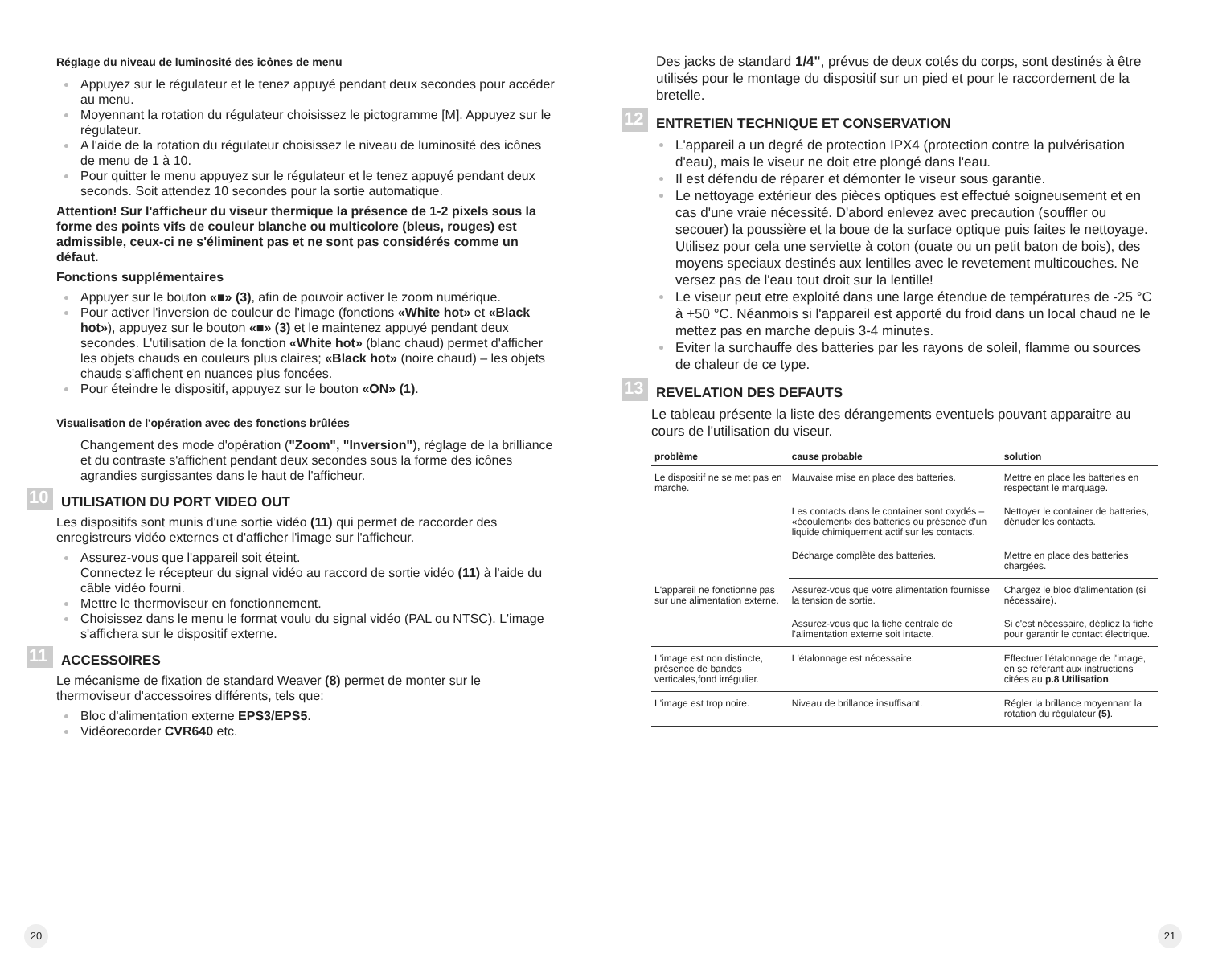Réglage du niveau de luminosité des icônes de menu
Appuyez sur le régulateur et le tenez appuyé pendant deux secondes pour accéder au menu.
Moyennant la rotation du régulateur choisissez le pictogramme [M]. Appuyez sur le régulateur.
A l'aide de la rotation du régulateur choisissez le niveau de luminosité des icônes de menu de 1 à 10.
Pour quitter le menu appuyez sur le régulateur et le tenez appuyé pendant deux seconds. Soit attendez 10 secondes pour la sortie automatique.
Attention! Sur l'afficheur du viseur thermique la présence de 1-2 pixels sous la forme des points vifs de couleur blanche ou multicolore (bleus, rouges) est admissible, ceux-ci ne s'éliminent pas et ne sont pas considérés comme un défaut.
Fonctions supplémentaires
Appuyer sur le bouton «■» (3), afin de pouvoir activer le zoom numérique.
Pour activer l'inversion de couleur de l'image (fonctions «White hot» et «Black hot»), appuyez sur le bouton «■» (3) et le maintenez appuyé pendant deux secondes. L'utilisation de la fonction «White hot» (blanc chaud) permet d'afficher les objets chauds en couleurs plus claires; «Black hot» (noire chaud) – les objets chauds s'affichent en nuances plus foncées.
Pour éteindre le dispositif, appuyez sur le bouton «ON» (1).
Visualisation de l'opération avec des fonctions brûlées
Changement des mode d'opération ("Zoom", "Inversion"), réglage de la brilliance et du contraste s'affichent pendant deux secondes sous la forme des icônes agrandies surgissantes dans le haut de l'afficheur.
10 UTILISATION DU PORT VIDEO OUT
Les dispositifs sont munis d'une sortie vidéo (11) qui permet de raccorder des enregistreurs vidéo externes et d'afficher l'image sur l'afficheur.
Assurez-vous que l'appareil soit éteint.
Connectez le récepteur du signal vidéo au raccord de sortie vidéo (11) à l'aide du câble vidéo fourni.
Mettre le thermoviseur en fonctionnement.
Choisissez dans le menu le format voulu du signal vidéo (PAL ou NTSC). L'image s'affichera sur le dispositif externe.
11 ACCESSOIRES
Le mécanisme de fixation de standard Weaver (8) permet de monter sur le thermoviseur d'accessoires différents, tels que:
Bloc d'alimentation externe EPS3/EPS5.
Vidéorecorder CVR640 etc.
20
Des jacks de standard 1/4", prévus de deux cotés du corps, sont destinés à être utilisés pour le montage du dispositif sur un pied et pour le raccordement de la bretelle.
12 ENTRETIEN TECHNIQUE ET CONSERVATION
L'appareil a un degré de protection IPX4 (protection contre la pulvérisation d'eau), mais le viseur ne doit etre plongé dans l'eau.
Il est défendu de réparer et démonter le viseur sous garantie.
Le nettoyage extérieur des pièces optiques est effectué soigneusement et en cas d'une vraie nécessité. D'abord enlevez avec precaution (souffler ou secouer) la poussière et la boue de la surface optique puis faites le nettoyage. Utilisez pour cela une serviette à coton (ouate ou un petit baton de bois), des moyens speciaux destinés aux lentilles avec le revetement multicouches. Ne versez pas de l'eau tout droit sur la lentille!
Le viseur peut etre exploité dans une large étendue de températures de -25 °C à +50 °C. Néanmois si l'appareil est apporté du froid dans un local chaud ne le mettez pas en marche depuis 3-4 minutes.
Eviter la surchauffe des batteries par les rayons de soleil, flamme ou sources de chaleur de ce type.
13 REVELATION DES DEFAUTS
Le tableau présente la liste des dérangements eventuels pouvant apparaitre au cours de l'utilisation du viseur.
| problème | cause probable | solution |
| --- | --- | --- |
| Le dispositif ne se met pas en marche. | Mauvaise mise en place des batteries. | Mettre en place les batteries en respectant le marquage. |
| | Les contacts dans le container sont oxydés – «écoulement» des batteries ou présence d'un liquide chimiquement actif sur les contacts. | Nettoyer le container de batteries, dénuder les contacts. |
| | Décharge complète des batteries. | Mettre en place des batteries chargées. |
| L'appareil ne fonctionne pas sur une alimentation externe. | Assurez-vous que votre alimentation fournisse la tension de sortie. | Chargez le bloc d'alimentation (si nécessaire). |
| | Assurez-vous que la fiche centrale de l'alimentation externe soit intacte. | Si c'est nécessaire, dépliez la fiche pour garantir le contact électrique. |
| L'image est non distincte, présence de bandes verticales,fond irrégulier. | L'étalonnage est nécessaire. | Effectuer l'étalonnage de l'image, en se référant aux instructions citées au p.8 Utilisation . |
| L'image est trop noire. | Niveau de brillance insuffisant. | Régler la brillance moyennant la rotation du régulateur (5) . |
21